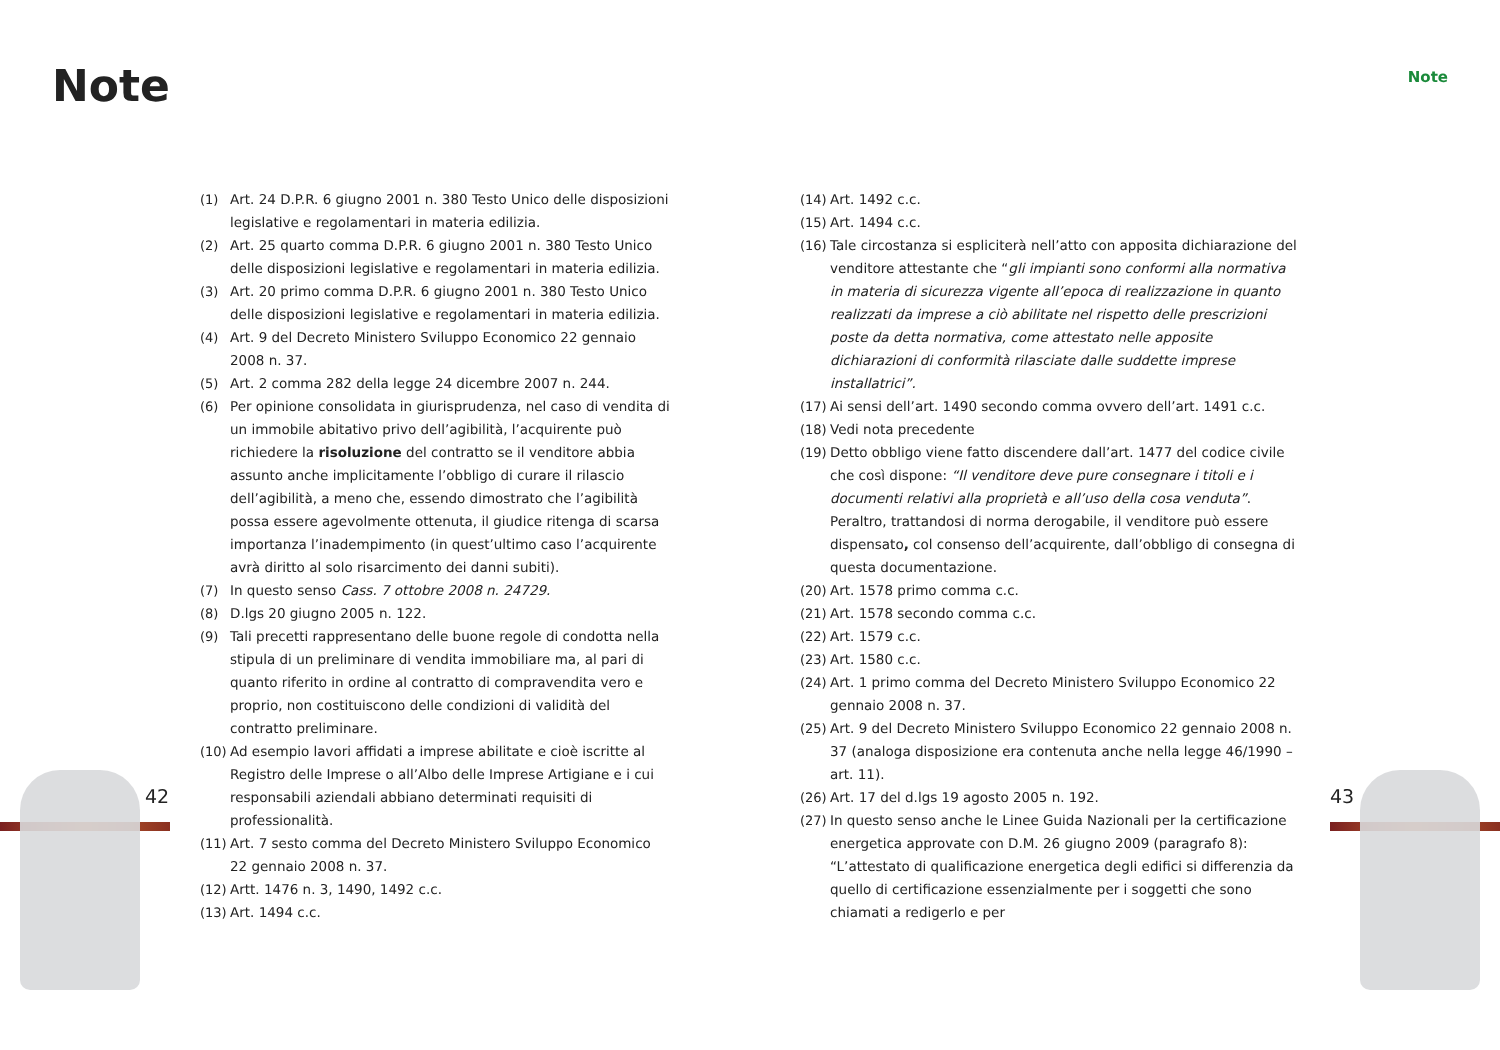Note Note
42 43
(1) Art. 24 D.P.R. 6 giugno 2001 n. 380 Testo Unico delle disposizioni legislative e regolamentari in materia edilizia.
(2) Art. 25 quarto comma D.P.R. 6 giugno 2001 n. 380 Testo Unico delle disposizioni legislative e regolamentari in materia edilizia.
(3) Art. 20 primo comma D.P.R. 6 giugno 2001 n. 380 Testo Unico delle disposizioni legislative e regolamentari in materia edilizia.
(4) Art. 9 del Decreto Ministero Sviluppo Economico 22 gennaio 2008 n. 37.
(5) Art. 2 comma 282 della legge 24 dicembre 2007 n. 244.
(6) Per opinione consolidata in giurisprudenza, nel caso di vendita di un immobile abitativo privo dell’agibilità, l’acquirente può richiedere la risoluzione del contratto se il venditore abbia assunto anche implicitamente l’obbligo di curare il rilascio dell’agibilità, a meno che, essendo dimostrato che l’agibilità possa essere agevolmente ottenuta, il giudice ritenga di scarsa importanza l’inadempimento (in quest’ultimo caso l’acquirente avrà diritto al solo risarcimento dei danni subiti).
(7) In questo senso Cass. 7 ottobre 2008 n. 24729.
(8) D.lgs 20 giugno 2005 n. 122.
(9) Tali precetti rappresentano delle buone regole di condotta nella stipula di un preliminare di vendita immobiliare ma, al pari di quanto riferito in ordine al contratto di compravendita vero e proprio, non costituiscono delle condizioni di validità del contratto preliminare.
(10) Ad esempio lavori affidati a imprese abilitate e cioè iscritte al Registro delle Imprese o all’Albo delle Imprese Artigiane e i cui responsabili aziendali abbiano determinati requisiti di professionalità.
(11) Art. 7 sesto comma del Decreto Ministero Sviluppo Economico 22 gennaio 2008 n. 37.
(12) Artt. 1476 n. 3, 1490, 1492 c.c.
(13) Art. 1494 c.c.
(14) Art. 1492 c.c.
(15) Art. 1494 c.c.
(16) Tale circostanza si espliciterà nell’atto con apposita dichiarazione del venditore attestante che “gli impianti sono conformi alla normativa in materia di sicurezza vigente all’epoca di realizzazione in quanto realizzati da imprese a ciò abilitate nel rispetto delle prescrizioni poste da detta normativa, come attestato nelle apposite dichiarazioni di conformità rilasciate dalle suddette imprese installatrici”.
(17) Ai sensi dell’art. 1490 secondo comma ovvero dell’art. 1491 c.c.
(18) Vedi nota precedente
(19) Detto obbligo viene fatto discendere dall’art. 1477 del codice civile che così dispone: “Il venditore deve pure consegnare i titoli e i documenti relativi alla proprietà e all’uso della cosa venduta”. Peraltro, trattandosi di norma derogabile, il venditore può essere dispensato, col consenso dell’acquirente, dall’obbligo di consegna di questa documentazione.
(20) Art. 1578 primo comma c.c.
(21) Art. 1578 secondo comma c.c.
(22) Art. 1579 c.c.
(23) Art. 1580 c.c.
(24) Art. 1 primo comma del Decreto Ministero Sviluppo Economico 22 gennaio 2008 n. 37.
(25) Art. 9 del Decreto Ministero Sviluppo Economico 22 gennaio 2008 n. 37 (analoga disposizione era contenuta anche nella legge 46/1990 – art. 11).
(26) Art. 17 del d.lgs 19 agosto 2005 n. 192.
(27) In questo senso anche le Linee Guida Nazionali per la certificazione energetica approvate con D.M. 26 giugno 2009 (paragrafo 8): “L’attestato di qualificazione energetica degli edifici si differenzia da quello di certificazione essenzialmente per i soggetti che sono chiamati a redigerlo e per